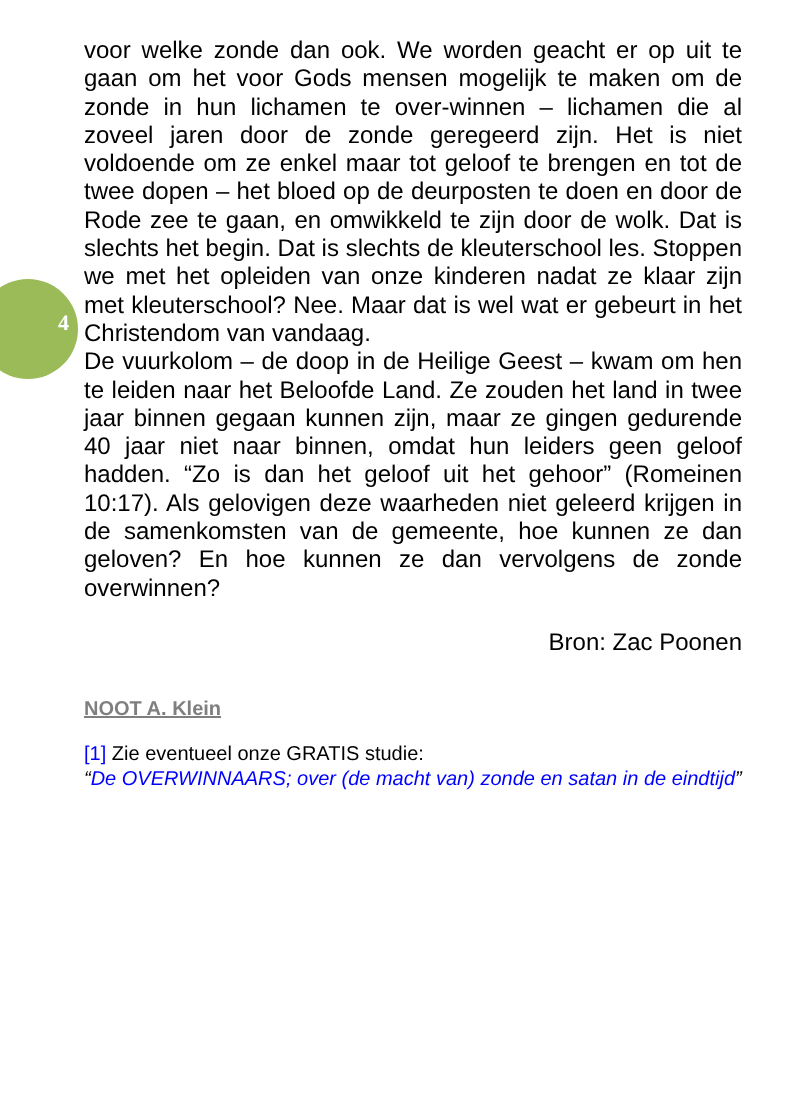4
voor welke zonde dan ook. We worden geacht er op uit te gaan om het voor Gods mensen mogelijk te maken om de zonde in hun lichamen te over-winnen – lichamen die al zoveel jaren door de zonde geregeerd zijn. Het is niet voldoende om ze enkel maar tot geloof te brengen en tot de twee dopen – het bloed op de deurposten te doen en door de Rode zee te gaan, en omwikkeld te zijn door de wolk. Dat is slechts het begin. Dat is slechts de kleuterschool les. Stoppen we met het opleiden van onze kinderen nadat ze klaar zijn met kleuterschool? Nee. Maar dat is wel wat er gebeurt in het Christendom van vandaag.
De vuurkolom – de doop in de Heilige Geest – kwam om hen te leiden naar het Beloofde Land. Ze zouden het land in twee jaar binnen gegaan kunnen zijn, maar ze gingen gedurende 40 jaar niet naar binnen, omdat hun leiders geen geloof hadden. “Zo is dan het geloof uit het gehoor” (Romeinen 10:17). Als gelovigen deze waarheden niet geleerd krijgen in de samenkomsten van de gemeente, hoe kunnen ze dan geloven? En hoe kunnen ze dan vervolgens de zonde overwinnen?
Bron: Zac Poonen
NOOT A. Klein
[1] Zie eventueel onze GRATIS studie:
“De OVERWINNAARS; over (de macht van) zonde en satan in de eindtijd”